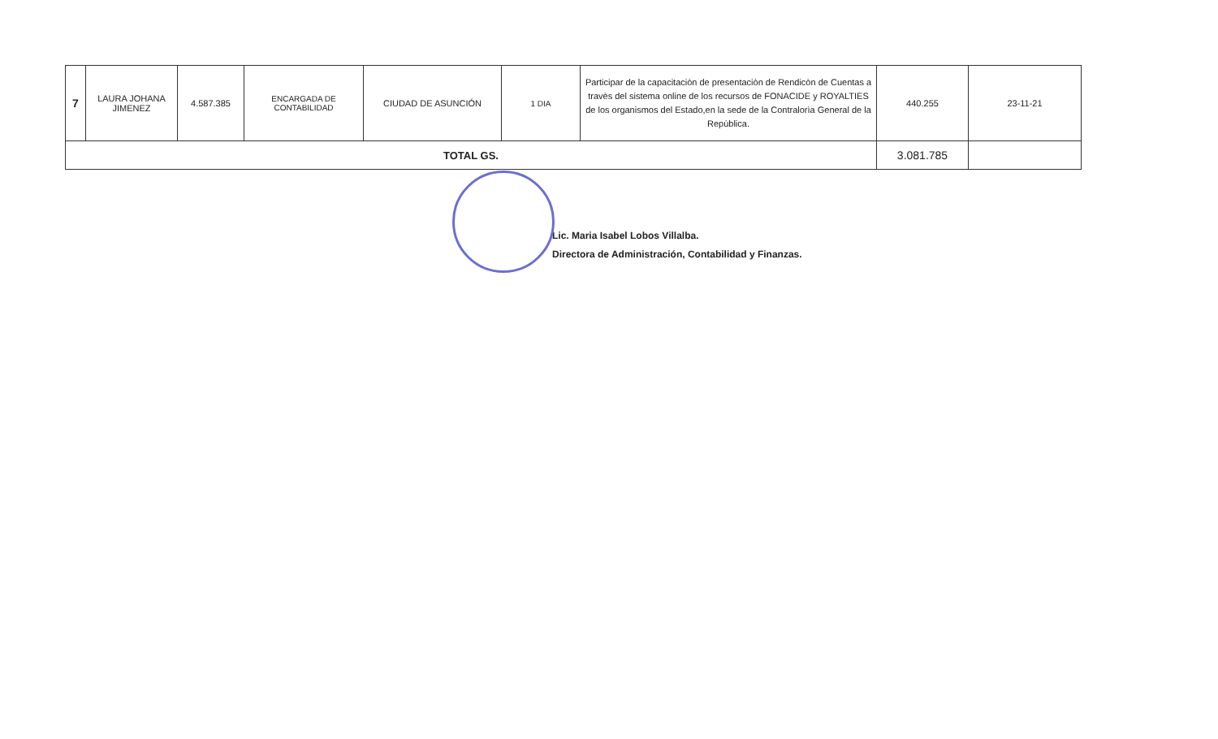| 7 | LAURA JOHANA JIMENEZ | 4.587.385 | ENCARGADA DE CONTABILIDAD | CIUDAD DE ASUNCIÓN | 1 DIA | Participar de la capacitaciòn de presentaciòn de Rendicòn de Cuentas a travès del sistema online de los recursos de FONACIDE y ROYALTIES de los organismos del Estado,en la sede de la Contralorìa General de la Repùblica. | 440.255 | 23-11-21 |
| TOTAL GS. | | | | | | | 3.081.785 | |
Lic. Maria Isabel Lobos Villalba.
Directora de Administración, Contabilidad y Finanzas.